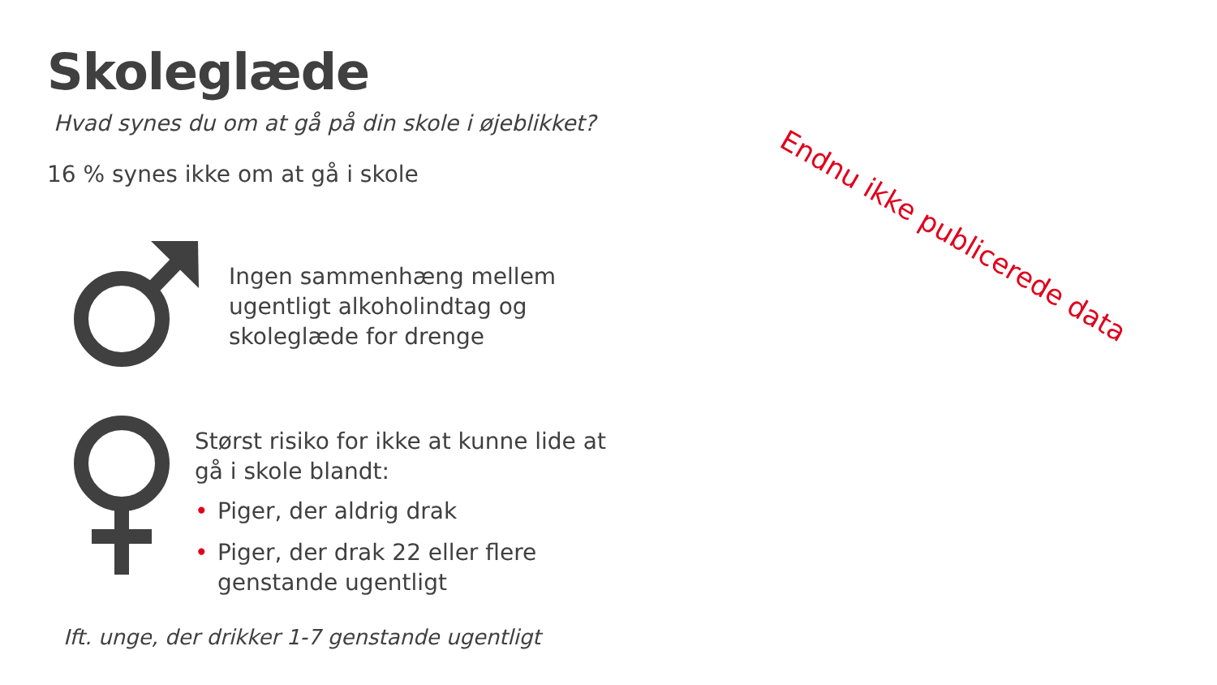Skoleglæde
Hvad synes du om at gå på din skole i øjeblikket?
16 % synes ikke om at gå i skole
Endnu ikke publicerede data
Ingen sammenhæng mellem
ugentligt alkoholindtag og
skoleglæde for drenge
Størst risiko for ikke at kunne lide at
gå i skole blandt:
• Piger, der aldrig drak
• Piger, der drak 22 eller flere
genstande ugentligt
Ift. unge, der drikker 1-7 genstande ugentligt